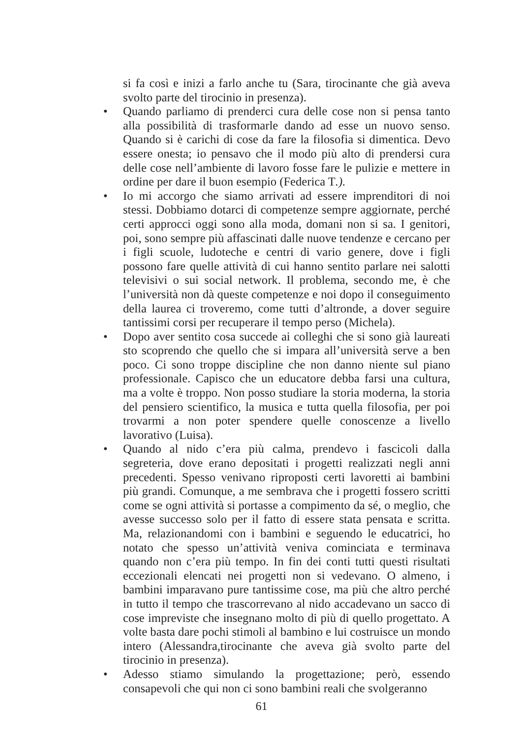si fa così e inizi a farlo anche tu (Sara, tirocinante che già aveva svolto parte del tirocinio in presenza).
• Quando parliamo di prenderci cura delle cose non si pensa tanto alla possibilità di trasformarle dando ad esse un nuovo senso. Quando si è carichi di cose da fare la filosofia si dimentica. Devo essere onesta; io pensavo che il modo più alto di prendersi cura delle cose nell’ambiente di lavoro fosse fare le pulizie e mettere in ordine per dare il buon esempio (Federica T.).
• Io mi accorgo che siamo arrivati ad essere imprenditori di noi stessi. Dobbiamo dotarci di competenze sempre aggiornate, perché certi approcci oggi sono alla moda, domani non si sa. I genitori, poi, sono sempre più affascinati dalle nuove tendenze e cercano per i figli scuole, ludoteche e centri di vario genere, dove i figli possono fare quelle attività di cui hanno sentito parlare nei salotti televisivi o sui social network. Il problema, secondo me, è che l’università non dà queste competenze e noi dopo il conseguimento della laurea ci troveremo, come tutti d’altronde, a dover seguire tantissimi corsi per recuperare il tempo perso (Michela).
• Dopo aver sentito cosa succede ai colleghi che si sono già laureati sto scoprendo che quello che si impara all’università serve a ben poco. Ci sono troppe discipline che non danno niente sul piano professionale. Capisco che un educatore debba farsi una cultura, ma a volte è troppo. Non posso studiare la storia moderna, la storia del pensiero scientifico, la musica e tutta quella filosofia, per poi trovarmi a non poter spendere quelle conoscenze a livello lavorativo (Luisa).
• Quando al nido c’era più calma, prendevo i fascicoli dalla segreteria, dove erano depositati i progetti realizzati negli anni precedenti. Spesso venivano riproposti certi lavoretti ai bambini più grandi. Comunque, a me sembrava che i progetti fossero scritti come se ogni attività si portasse a compimento da sé, o meglio, che avesse successo solo per il fatto di essere stata pensata e scritta. Ma, relazionandomi con i bambini e seguendo le educatrici, ho notato che spesso un’attività veniva cominciata e terminava quando non c’era più tempo. In fin dei conti tutti questi risultati eccezionali elencati nei progetti non si vedevano. O almeno, i bambini imparavano pure tantissime cose, ma più che altro perché in tutto il tempo che trascorrevano al nido accadevano un sacco di cose impreviste che insegnano molto di più di quello progettato. A volte basta dare pochi stimoli al bambino e lui costruisce un mondo intero (Alessandra,tirocinante che aveva già svolto parte del tirocinio in presenza).
• Adesso stiamo simulando la progettazione; però, essendo consapevoli che qui non ci sono bambini reali che svolgeranno
61